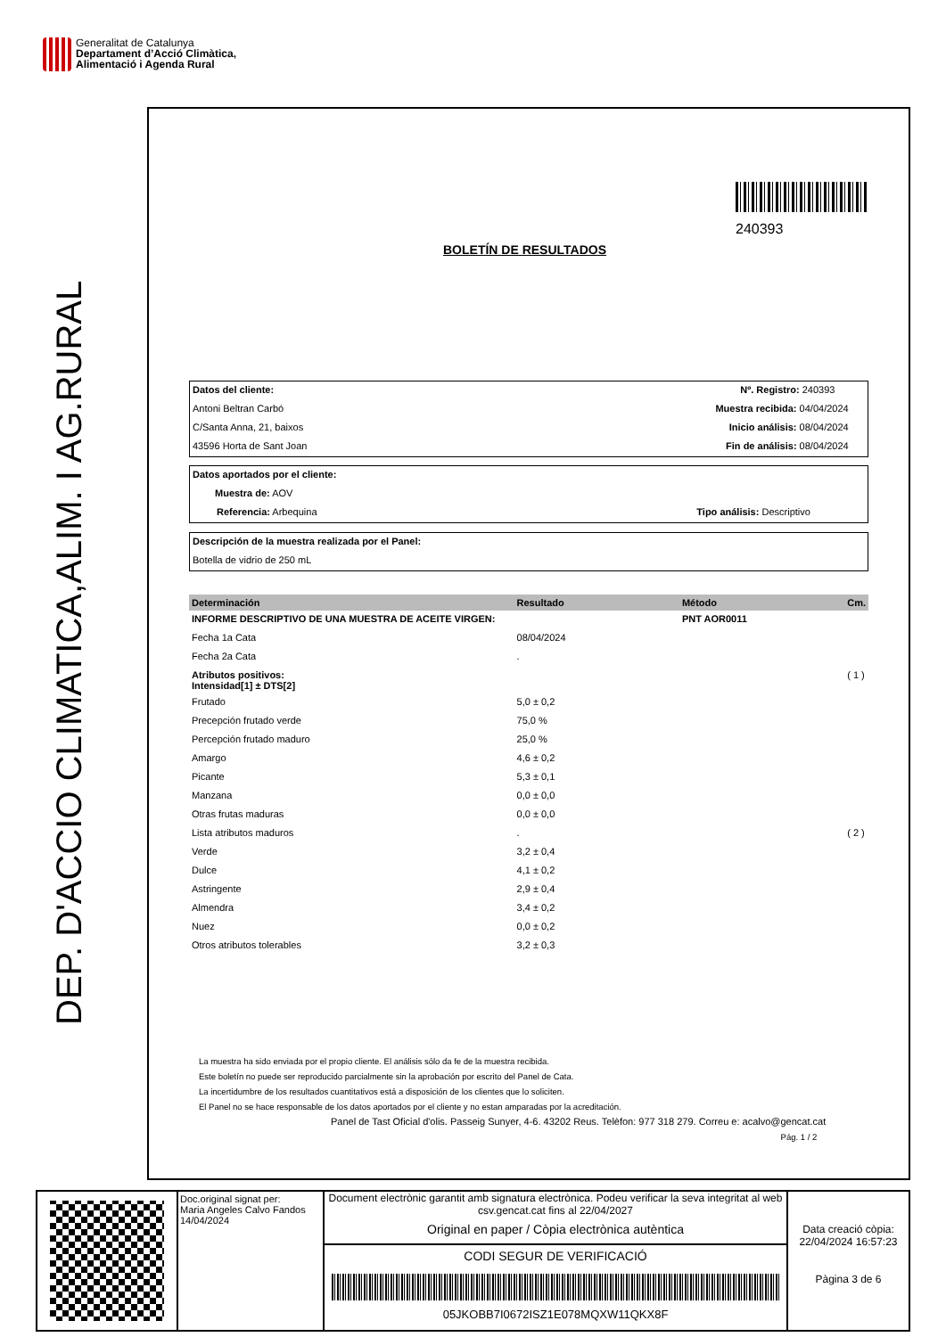Generalitat de Catalunya
Departament d’Acció Climàtica,
Alimentació i Agenda Rural
DEP. D'ACCIO CLIMATICA,ALIM. I AG.RURAL
240393
BOLETÍN DE RESULTADOS
Datos del cliente: Nº. Registro: 240393
Antoni Beltran Carbó Muestra recibida: 04/04/2024
C/Santa Anna, 21, baixos Inicio análisis: 08/04/2024
43596 Horta de Sant Joan Fin de análisis: 08/04/2024
Datos aportados por el cliente:
Muestra de: AOV
Referencia: Arbequina Tipo análisis: Descriptivo
Descripción de la muestra realizada por el Panel:
Botella de vidrio de 250 mL
| Determinación | Resultado | Método | Cm. |
| --- | --- | --- | --- |
| INFORME DESCRIPTIVO DE UNA MUESTRA DE ACEITE VIRGEN: | | PNT AOR0011 | |
| Fecha 1a Cata | 08/04/2024 | | |
| Fecha 2a Cata | . | | |
| Atributos positivos: Intensidad[1] ± DTS[2] | | | ( 1 ) |
| Frutado | 5,0 ± 0,2 | | |
| Precepción frutado verde | 75,0 % | | |
| Percepción frutado maduro | 25,0 % | | |
| Amargo | 4,6 ± 0,2 | | |
| Picante | 5,3 ± 0,1 | | |
| Manzana | 0,0 ± 0,0 | | |
| Otras frutas maduras | 0,0 ± 0,0 | | |
| Lista atributos maduros | . | | ( 2 ) |
| Verde | 3,2 ± 0,4 | | |
| Dulce | 4,1 ± 0,2 | | |
| Astringente | 2,9 ± 0,4 | | |
| Almendra | 3,4 ± 0,2 | | |
| Nuez | 0,0 ± 0,2 | | |
| Otros atributos tolerables | 3,2 ± 0,3 | | |
La muestra ha sido enviada por el propio cliente. El análisis sólo da fe de la muestra recibida.
Este boletín no puede ser reproducido parcialmente sin la aprobación por escrito del Panel de Cata.
La incertidumbre de los resultados cuantitativos está a disposición de los clientes que lo soliciten.
El Panel no se hace responsable de los datos aportados por el cliente y no estan amparadas por la acreditación.
Panel de Tast Oficial d'olis. Passeig Sunyer, 4-6. 43202 Reus. Telèfon: 977 318 279. Correu e: acalvo@gencat.cat
Pág. 1 / 2
Doc.original signat per:
Maria Angeles Calvo Fandos
14/04/2024
Document electrònic garantit amb signatura electrònica. Podeu verificar la seva integritat al web csv.gencat.cat fins al 22/04/2027
Original en paper / Còpia electrònica autèntica
CODI SEGUR DE VERIFICACIÓ
05JKOBB7I0672ISZ1E078MQXW11QKX8F
Data creació còpia:
22/04/2024 16:57:23
Pàgina 3 de 6